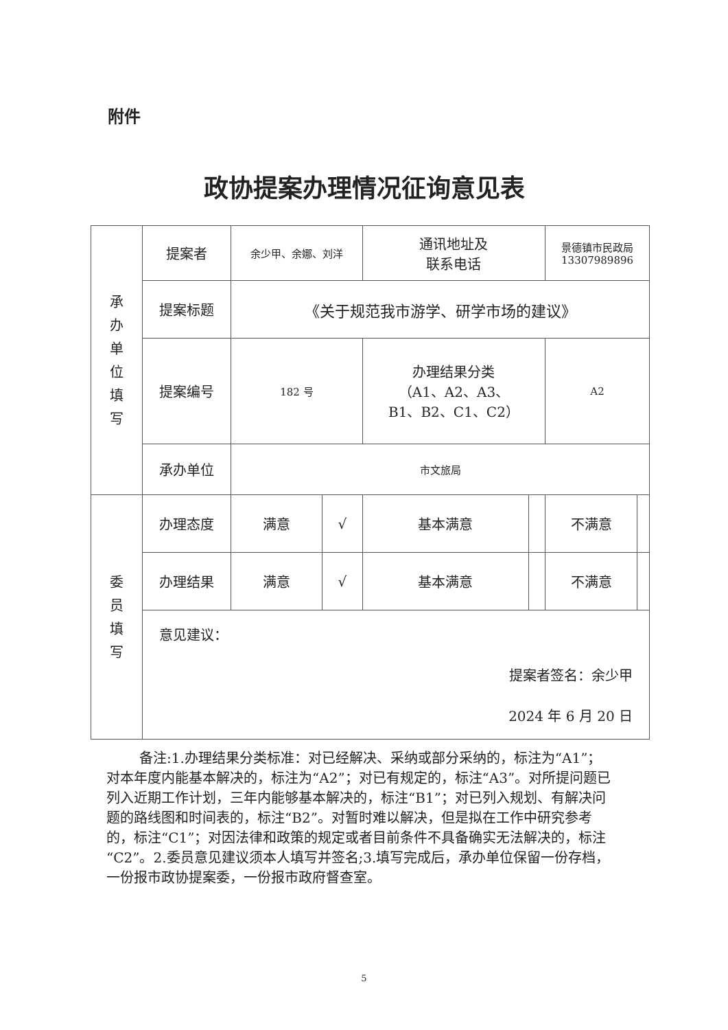附件
政协提案办理情况征询意见表
| 承 办 单 位 填 写 | 提案者 | 余少甲、余娜、刘洋 | | 通讯地址及 联系电话 | | 景德镇市民政局 13307989896 | |
| | 提案标题 | 《关于规范我市游学、研学市场的建议》 | | | | | |
| | 提案编号 | 182 号 | | 办理结果分类 （A1、A2、A3、 B1、B2、C1、C2） | | A2 | |
| | 承办单位 | 市文旅局 | | | | | |
| 委 员 填 写 | 办理态度 | 满意 | √ | 基本满意 | | 不满意 | |
| | 办理结果 | 满意 | √ | 基本满意 | | 不满意 | |
| | 意见建议： 提案者签名：余少甲 2024 年 6 月 20 日 | | | | | | |
备注:1.办理结果分类标准：对已经解决、采纳或部分采纳的，标注为“A1”；对本年度内能基本解决的，标注为“A2”；对已有规定的，标注“A3”。对所提问题已列入近期工作计划，三年内能够基本解决的，标注“B1”；对已列入规划、有解决问题的路线图和时间表的，标注“B2”。对暂时难以解决，但是拟在工作中研究参考的，标注“C1”；对因法律和政策的规定或者目前条件不具备确实无法解决的，标注“C2”。2.委员意见建议须本人填写并签名;3.填写完成后，承办单位保留一份存档，一份报市政协提案委，一份报市政府督查室。
5